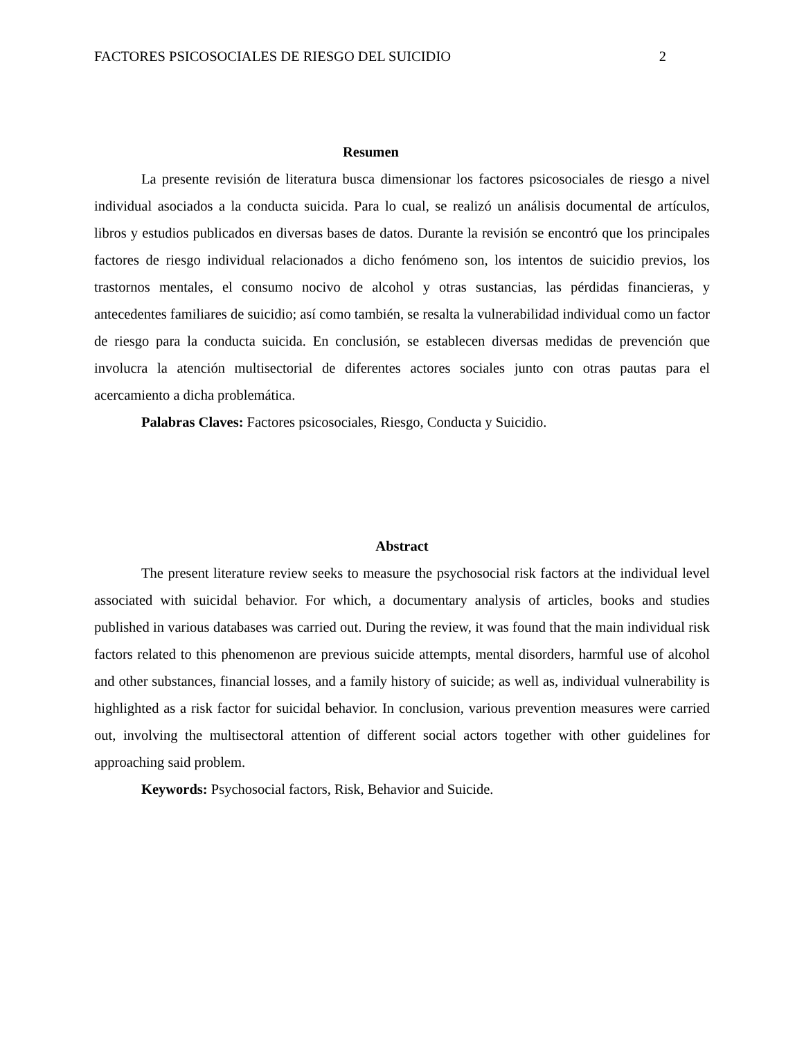FACTORES PSICOSOCIALES DE RIESGO DEL SUICIDIO 2
Resumen
La presente revisión de literatura busca dimensionar los factores psicosociales de riesgo a nivel individual asociados a la conducta suicida. Para lo cual, se realizó un análisis documental de artículos, libros y estudios publicados en diversas bases de datos. Durante la revisión se encontró que los principales factores de riesgo individual relacionados a dicho fenómeno son, los intentos de suicidio previos, los trastornos mentales, el consumo nocivo de alcohol y otras sustancias, las pérdidas financieras, y antecedentes familiares de suicidio; así como también, se resalta la vulnerabilidad individual como un factor de riesgo para la conducta suicida. En conclusión, se establecen diversas medidas de prevención que involucra la atención multisectorial de diferentes actores sociales junto con otras pautas para el acercamiento a dicha problemática.
Palabras Claves: Factores psicosociales, Riesgo, Conducta y Suicidio.
Abstract
The present literature review seeks to measure the psychosocial risk factors at the individual level associated with suicidal behavior. For which, a documentary analysis of articles, books and studies published in various databases was carried out. During the review, it was found that the main individual risk factors related to this phenomenon are previous suicide attempts, mental disorders, harmful use of alcohol and other substances, financial losses, and a family history of suicide; as well as, individual vulnerability is highlighted as a risk factor for suicidal behavior. In conclusion, various prevention measures were carried out, involving the multisectoral attention of different social actors together with other guidelines for approaching said problem.
Keywords: Psychosocial factors, Risk, Behavior and Suicide.